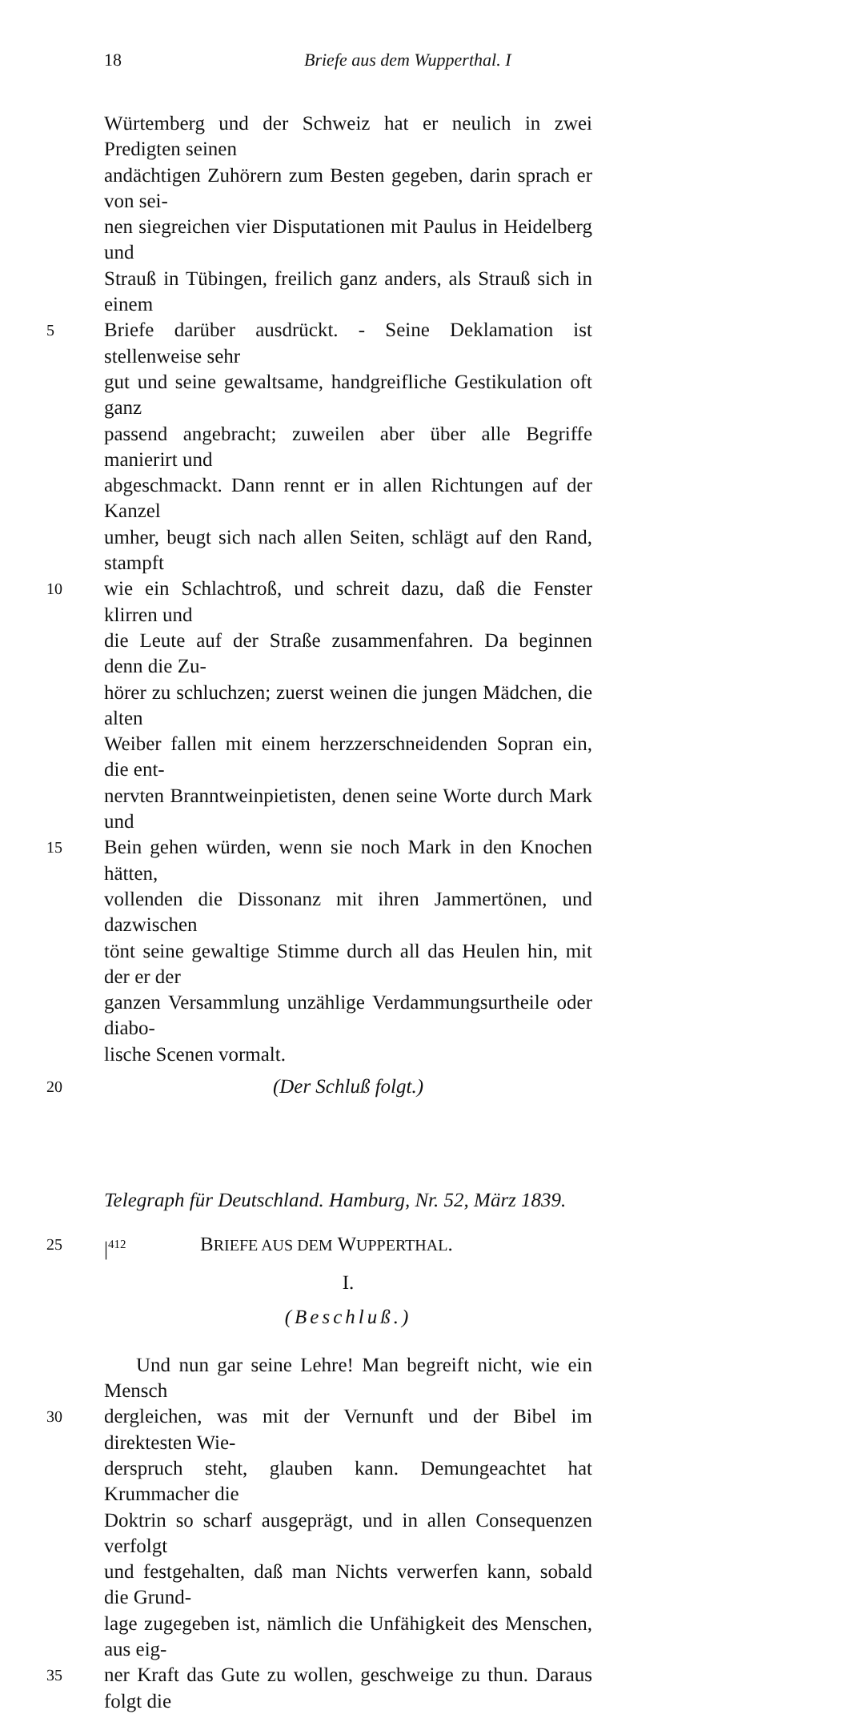18 Briefe aus dem Wupperthal. I
Würtemberg und der Schweiz hat er neulich in zwei Predigten seinen
andächtigen Zuhörern zum Besten gegeben, darin sprach er von sei-
nen siegreichen vier Disputationen mit Paulus in Heidelberg und
Strauß in Tübingen, freilich ganz anders, als Strauß sich in einem
5 Briefe darüber ausdrückt. - Seine Deklamation ist stellenweise sehr
gut und seine gewaltsame, handgreifliche Gestikulation oft ganz
passend angebracht; zuweilen aber über alle Begriffe manierirt und
abgeschmackt. Dann rennt er in allen Richtungen auf der Kanzel
umher, beugt sich nach allen Seiten, schlägt auf den Rand, stampft
10 wie ein Schlachtroß, und schreit dazu, daß die Fenster klirren und
die Leute auf der Straße zusammenfahren. Da beginnen denn die Zu-
hörer zu schluchzen; zuerst weinen die jungen Mädchen, die alten
Weiber fallen mit einem herzzerschneidenden Sopran ein, die ent-
nervten Branntweinpietisten, denen seine Worte durch Mark und
15 Bein gehen würden, wenn sie noch Mark in den Knochen hätten,
vollenden die Dissonanz mit ihren Jammertönen, und dazwischen
tönt seine gewaltige Stimme durch all das Heulen hin, mit der er der
ganzen Versammlung unzählige Verdammungsurtheile oder diabo-
lische Scenen vormalt.
20 (Der Schluß folgt.)
Telegraph für Deutschland. Hamburg, Nr. 52, März 1839.
25 |<sup>412</sup> BRIEFE AUS DEM WUPPERTHAL.
I.
(Beschluß.)
Und nun gar seine Lehre! Man begreift nicht, wie ein Mensch
30 dergleichen, was mit der Vernunft und der Bibel im direktesten Wie-
derspruch steht, glauben kann. Demungeachtet hat Krummacher die
Doktrin so scharf ausgeprägt, und in allen Consequenzen verfolgt
und festgehalten, daß man Nichts verwerfen kann, sobald die Grund-
lage zugegeben ist, nämlich die Unfähigkeit des Menschen, aus eig-
35 ner Kraft das Gute zu wollen, geschweige zu thun. Daraus folgt die